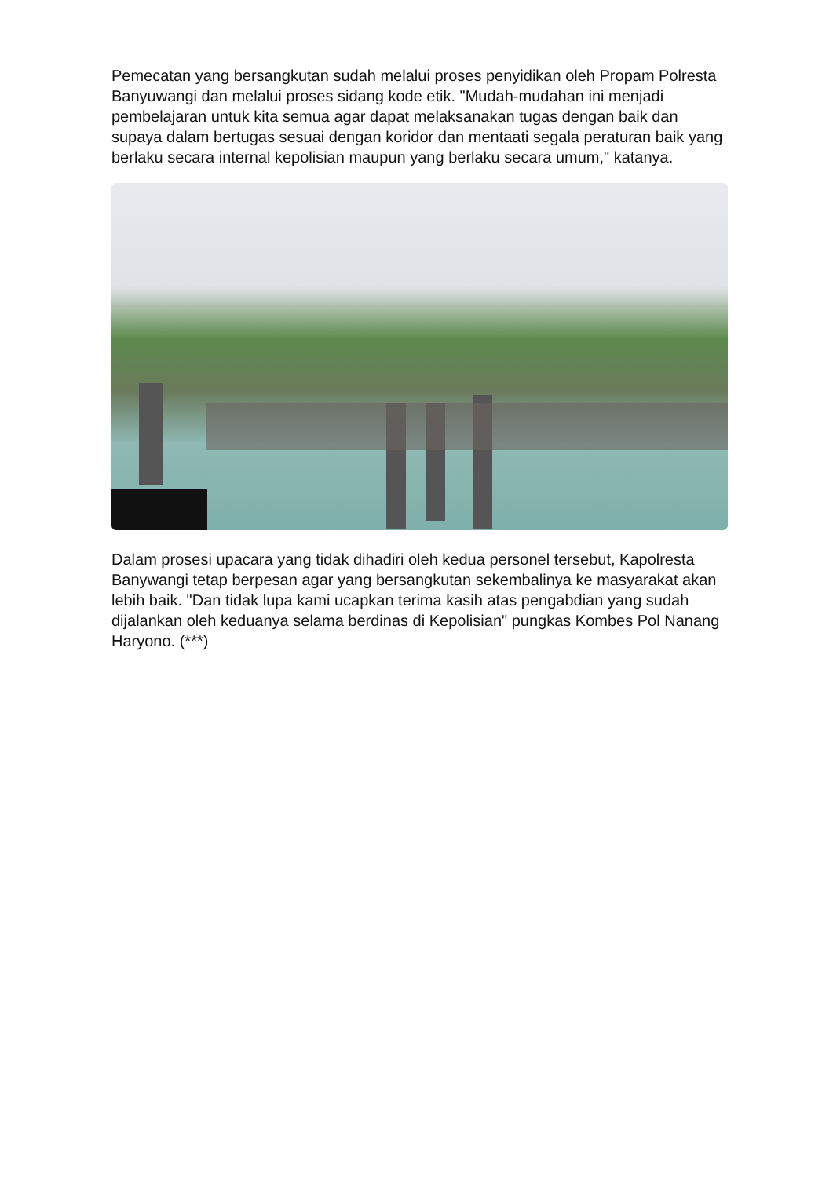Pemecatan yang bersangkutan sudah melalui proses penyidikan oleh Propam Polresta Banyuwangi dan melalui proses sidang kode etik. "Mudah-mudahan ini menjadi pembelajaran untuk kita semua agar dapat melaksanakan tugas dengan baik dan supaya dalam bertugas sesuai dengan koridor dan mentaati segala peraturan baik yang berlaku secara internal kepolisian maupun yang berlaku secara umum," katanya.
Dalam prosesi upacara yang tidak dihadiri oleh kedua personel tersebut, Kapolresta Banywangi tetap berpesan agar yang bersangkutan sekembalinya ke masyarakat akan lebih baik. "Dan tidak lupa kami ucapkan terima kasih atas pengabdian yang sudah dijalankan oleh keduanya selama berdinas di Kepolisian" pungkas Kombes Pol Nanang Haryono. (***)